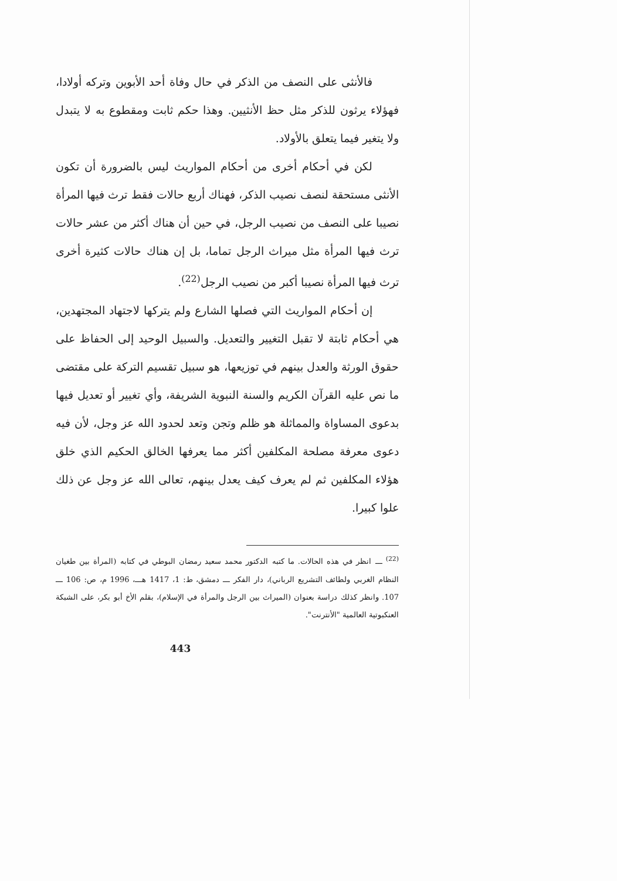فالأنثى على النصف من الذكر في حال وفاة أحد الأبوين وتركه أولادا، فهؤلاء يرثون للذكر مثل حظ الأنثيين. وهذا حكم ثابت ومقطوع به لا يتبدل ولا يتغير فيما يتعلق بالأولاد.
لكن في أحكام أخرى من أحكام المواريث ليس بالضرورة أن تكون الأنثى مستحقة لنصف نصيب الذكر، فهناك أربع حالات فقط ترث فيها المرأة نصيبا على النصف من نصيب الرجل، في حين أن هناك أكثر من عشر حالات ترث فيها المرأة مثل ميراث الرجل تماما، بل إن هناك حالات كثيرة أخرى ترث فيها المرأة نصيبا أكبر من نصيب الرجل<sup>(22)</sup>.
إن أحكام المواريث التي فصلها الشارع ولم يتركها لاجتهاد المجتهدين، هي أحكام ثابتة لا تقبل التغيير والتعديل. والسبيل الوحيد إلى الحفاظ على حقوق الورثة والعدل بينهم في توزيعها، هو سبيل تقسيم التركة على مقتضى ما نص عليه القرآن الكريم والسنة النبوية الشريفة، وأي تغيير أو تعديل فيها بدعوى المساواة والمماثلة هو ظلم وتجن وتعد لحدود الله عز وجل، لأن فيه دعوى معرفة مصلحة المكلفين أكثر مما يعرفها الخالق الحكيم الذي خلق هؤلاء المكلفين ثم لم يعرف كيف يعدل بينهم، تعالى الله عز وجل عن ذلك علوا كبيرا.
<sup>(22)</sup> ـــ انظر في هذه الحالات. ما كتبه الدكتور محمد سعيد رمضان البوطي في كتابه (المرأة بين طغيان النظام الغربي ولطائف التشريع الرباني)، دار الفكر ـــ دمشق، ط: 1، 1417 هـــ، 1996 م، ص: 106 ـــ 107. وانظر كذلك دراسة بعنوان (الميراث بين الرجل والمرأة في الإسلام)، بقلم الأخ أبو بكر، على الشبكة العنكبوتية العالمية "الأنترنت".
443